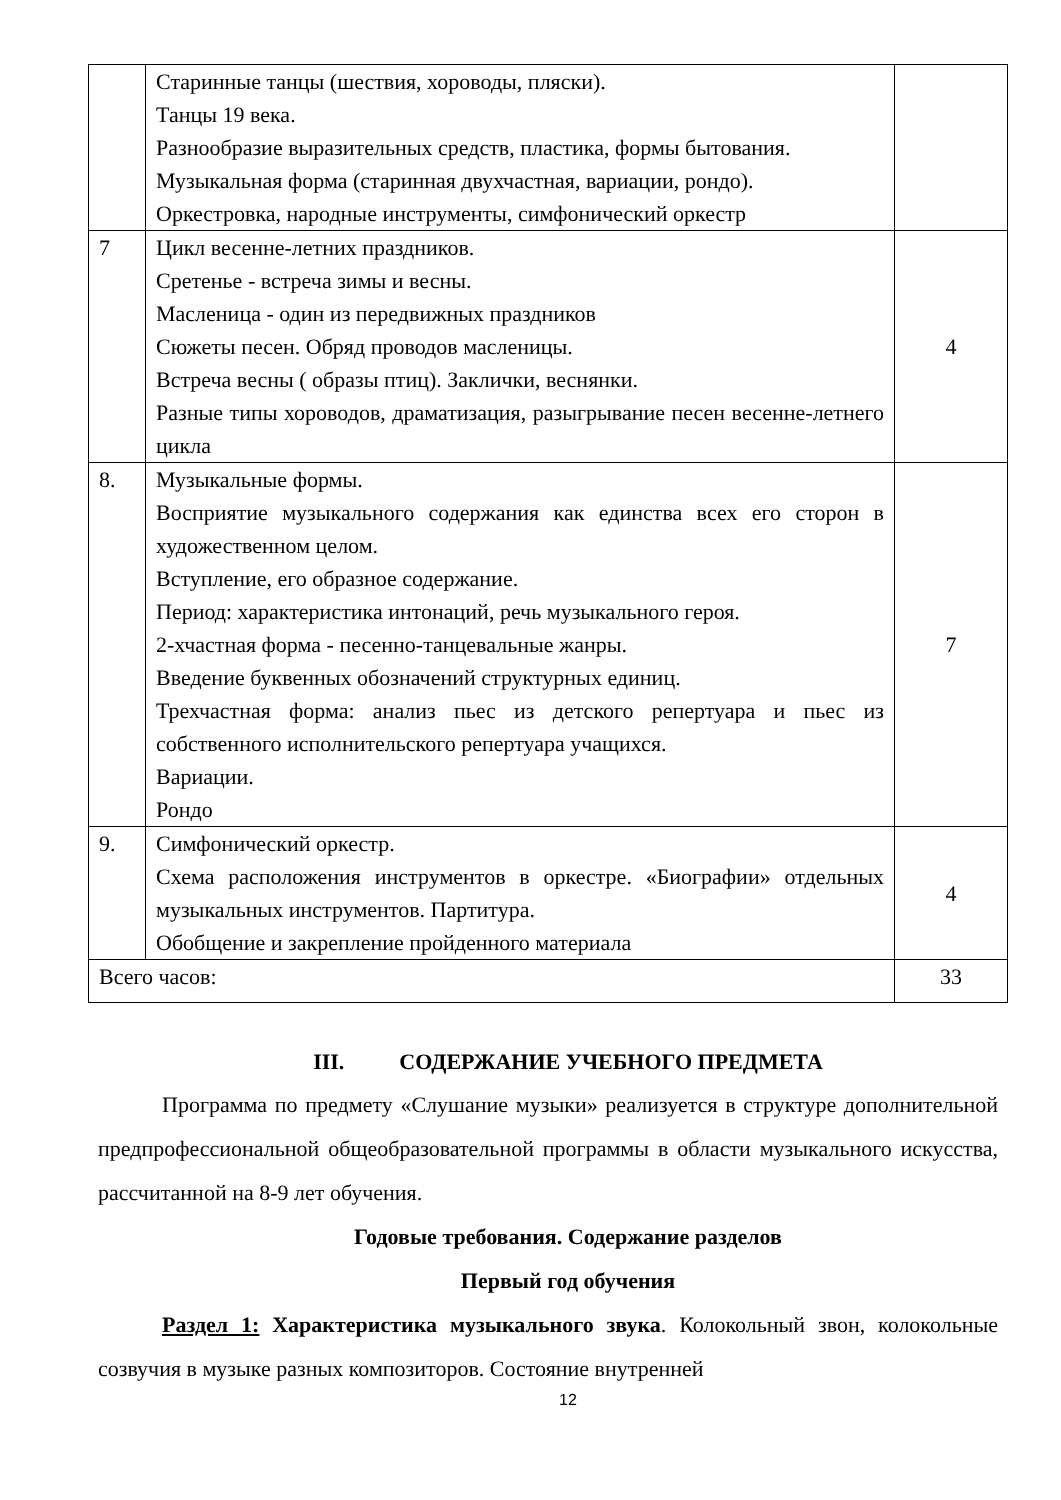| | Старинные танцы (шествия, хороводы, пляски). Танцы 19 века. Разнообразие выразительных средств, пластика, формы бытования. Музыкальная форма (старинная двухчастная, вариации, рондо). Оркестровка, народные инструменты, симфонический оркестр | |
| 7 | Цикл весенне-летних праздников. Сретенье - встреча зимы и весны. Масленица - один из передвижных праздников Сюжеты песен. Обряд проводов масленицы. Встреча весны ( образы птиц). Заклички, веснянки. Разные типы хороводов, драматизация, разыгрывание песен весенне-летнего цикла | 4 |
| 8. | Музыкальные формы. Восприятие музыкального содержания как единства всех его сторон в художественном целом. Вступление, его образное содержание. Период: характеристика интонаций, речь музыкального героя. 2-хчастная форма - песенно-танцевальные жанры. Введение буквенных обозначений структурных единиц. Трехчастная форма: анализ пьес из детского репертуара и пьес из собственного исполнительского репертуара учащихся. Вариации. Рондо | 7 |
| 9. | Симфонический оркестр. Схема расположения инструментов в оркестре. «Биографии» отдельных музыкальных инструментов. Партитура. Обобщение и закрепление пройденного материала | 4 |
| Всего часов: | | 33 |
III. СОДЕРЖАНИЕ УЧЕБНОГО ПРЕДМЕТА
Программа по предмету «Слушание музыки» реализуется в структуре дополнительной предпрофессиональной общеобразовательной программы в области музыкального искусства, рассчитанной на 8-9 лет обучения.
Годовые требования. Содержание разделов
Первый год обучения
Раздел 1: Характеристика музыкального звука. Колокольный звон, колокольные созвучия в музыке разных композиторов. Состояние внутренней
12